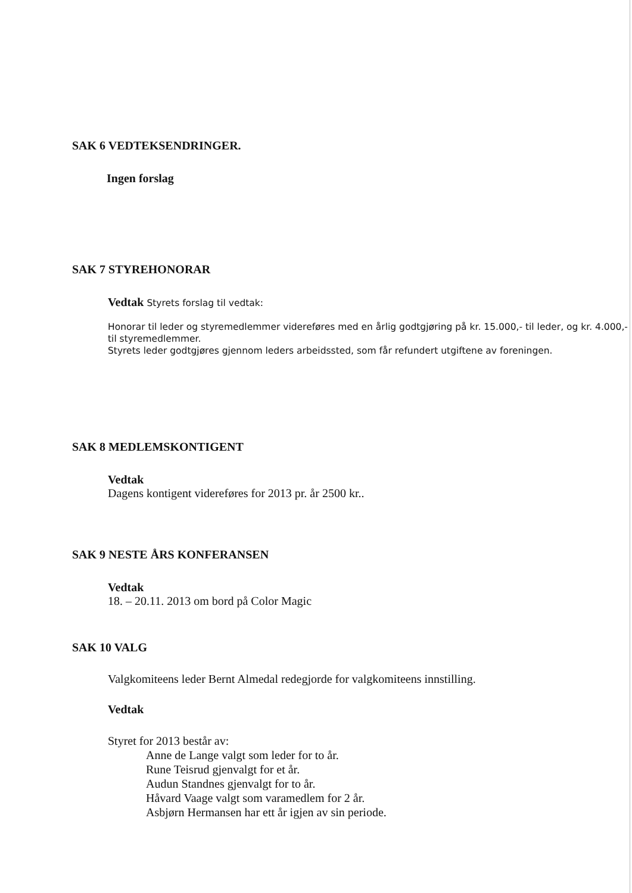SAK 6 VEDTEKSENDRINGER.
Ingen forslag
SAK 7 STYREHONORAR
Vedtak Styrets forslag til vedtak:
Honorar til leder og styremedlemmer videreføres med en årlig godtgjøring på kr. 15.000,- til leder, og kr. 4.000,- til styremedlemmer.
Styrets leder godtgjøres gjennom leders arbeidssted, som får refundert utgiftene av foreningen.
SAK 8 MEDLEMSKONTIGENT
Vedtak
Dagens kontigent videreføres for 2013 pr. år 2500 kr..
SAK 9 NESTE ÅRS KONFERANSEN
Vedtak
18. – 20.11. 2013 om bord på Color Magic
SAK 10 VALG
Valgkomiteens leder Bernt Almedal redegjorde for valgkomiteens innstilling.
Vedtak
Styret for 2013 består av:
Anne de Lange valgt som leder for to år.
Rune Teisrud gjenvalgt for et år.
Audun Standnes gjenvalgt for to år.
Håvard Vaage valgt som varamedlem for 2 år.
Asbjørn Hermansen har ett år igjen av sin periode.